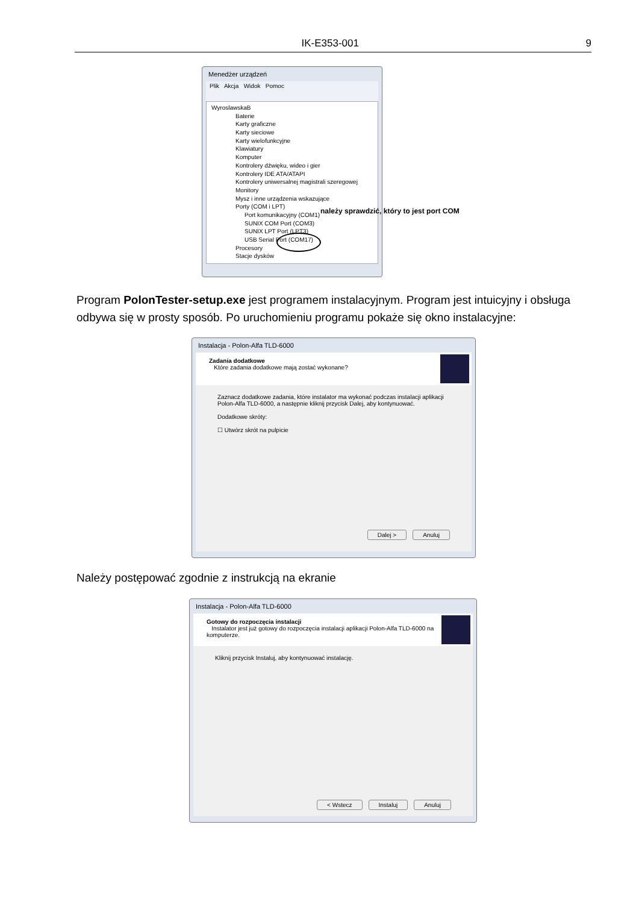IK-E353-001 9
Menedżer urządzeń
Plik Akcja Widok Pomoc
WyroslawskaB
Baterie
Karty graficzne
Karty sieciowe
Karty wielofunkcyjne
Klawiatury
Komputer
Kontrolery dźwięku, wideo i gier
Kontrolery IDE ATA/ATAPI
Kontrolery uniwersalnej magistrali szeregowej
Monitory
Mysz i inne urządzenia wskazujące
Porty (COM i LPT)
Port komunikacyjny (COM1)
SUNIX COM Port (COM3)
SUNIX LPT Port (LPT3)
USB Serial Port (COM17)
Procesory
Stacje dysków
należy sprawdzić, który to jest port COM
Program PolonTester-setup.exe jest programem instalacyjnym. Program jest intuicyjny i obsługa odbywa się w prosty sposób. Po uruchomieniu programu pokaże się okno instalacyjne:
Instalacja - Polon-Alfa TLD-6000
Zadania dodatkowe
Które zadania dodatkowe mają zostać wykonane?
Zaznacz dodatkowe zadania, które instalator ma wykonać podczas instalacji aplikacji Polon-Alfa TLD-6000, a następnie kliknij przycisk Dalej, aby kontynuować.
Dodatkowe skróty:
☐ Utwórz skrót na pulpicie
Dalej > Anuluj
Należy postępować zgodnie z instrukcją na ekranie
Instalacja - Polon-Alfa TLD-6000
Gotowy do rozpoczęcia instalacji
Instalator jest już gotowy do rozpoczęcia instalacji aplikacji Polon-Alfa TLD-6000 na komputerze.
Kliknij przycisk Instaluj, aby kontynuować instalację.
< Wstecz Instaluj Anuluj